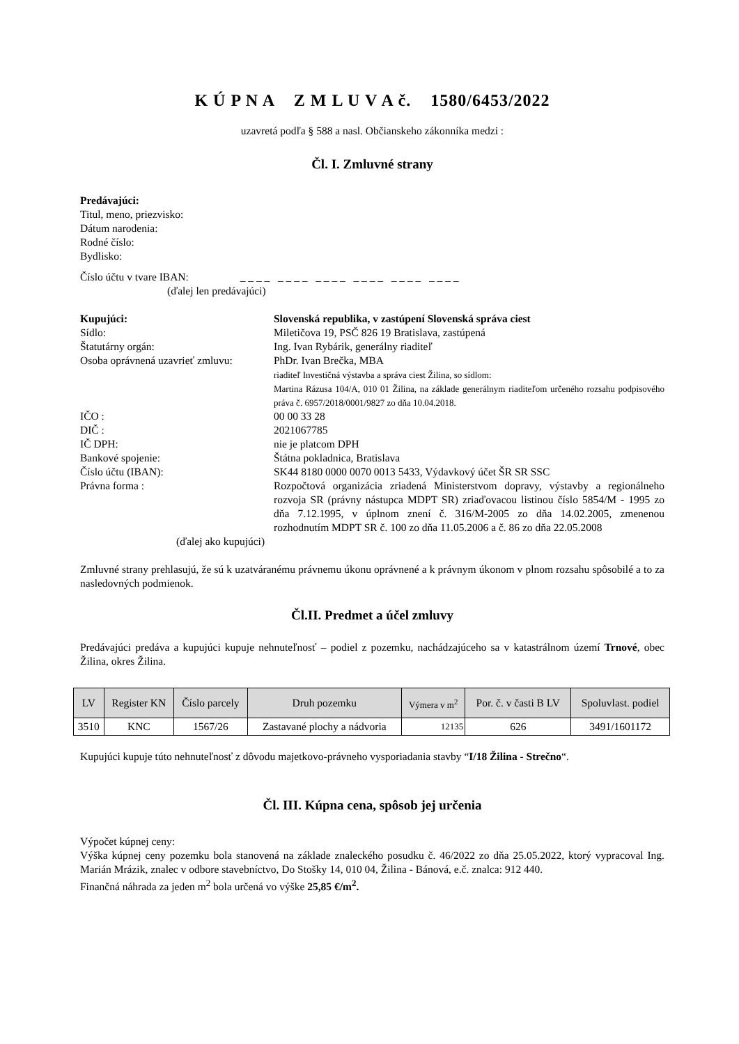K Ú P N A Z M L U V A č. 1580/6453/2022
uzavretá podľa § 588 a nasl. Občianskeho zákonníka medzi :
Čl. I. Zmluvné strany
Predávajúci:
Titul, meno, priezvisko:
Dátum narodenia:
Rodné číslo:
Bydlisko:
Číslo účtu v tvare IBAN: _ _ _ _ _ _ _ _ _ _ _ _ _ _ _ _ _ _ _ _ _ _ _ _
(ďalej len predávajúci)
Kupujúci: Slovenská republika, v zastúpení Slovenská správa ciest
Sídlo: Miletičova 19, PSČ 826 19 Bratislava, zastúpená
Štatutárny orgán: Ing. Ivan Rybárik, generálny riaditeľ
Osoba oprávnená uzavrieť zmluvu:
PhDr. Ivan Brečka, MBA
riaditeľ Investičná výstavba a správa ciest Žilina, so sídlom:
Martina Rázusa 104/A, 010 01 Žilina, na základe generálnym riaditeľom určeného rozsahu podpisového práva č. 6957/2018/0001/9827 zo dňa 10.04.2018.
IČO : 00 00 33 28
DIČ : 2021067785
IČ DPH: nie je platcom DPH
Bankové spojenie: Štátna pokladnica, Bratislava
Číslo účtu (IBAN): SK44 8180 0000 0070 0013 5433, Výdavkový účet ŠR SR SSC
Právna forma : Rozpočtová organizácia zriadená Ministerstvom dopravy, výstavby a regionálneho rozvoja SR (právny nástupca MDPT SR) zriaďovacou listinou číslo 5854/M - 1995 zo dňa 7.12.1995, v úplnom znení č. 316/M-2005 zo dňa 14.02.2005, zmenenou rozhodnutím MDPT SR č. 100 zo dňa 11.05.2006 a č. 86 zo dňa 22.05.2008
(ďalej ako kupujúci)
Zmluvné strany prehlasujú, že sú k uzatváranému právnemu úkonu oprávnené a k právnym úkonom v plnom rozsahu spôsobilé a to za nasledovných podmienok.
Čl.II. Predmet a účel zmluvy
Predávajúci predáva a kupujúci kupuje nehnuteľnosť – podiel z pozemku, nachádzajúceho sa v katastrálnom území Trnové, obec Žilina, okres Žilina.
| LV | Register KN | Číslo parcely | Druh pozemku | Výmera v m<sup>2</sup> | Por. č. v časti B LV | Spoluvlast. podiel |
| --- | --- | --- | --- | --- | --- | --- |
| 3510 | KNC | 1567/26 | Zastavané plochy a nádvoria | 12135 | 626 | 3491/1601172 |
Kupujúci kupuje túto nehnuteľnosť z dôvodu majetkovo-právneho vysporiadania stavby “I/18 Žilina - Strečno“.
Čl. III. Kúpna cena, spôsob jej určenia
Výpočet kúpnej ceny:
Výška kúpnej ceny pozemku bola stanovená na základe znaleckého posudku č. 46/2022 zo dňa 25.05.2022, ktorý vypracoval Ing. Marián Mrázik, znalec v odbore stavebníctvo, Do Stošky 14, 010 04, Žilina - Bánová, e.č. znalca: 912 440.
Finančná náhrada za jeden m<sup>2</sup> bola určená vo výške 25,85 €/m<sup>2</sup>.